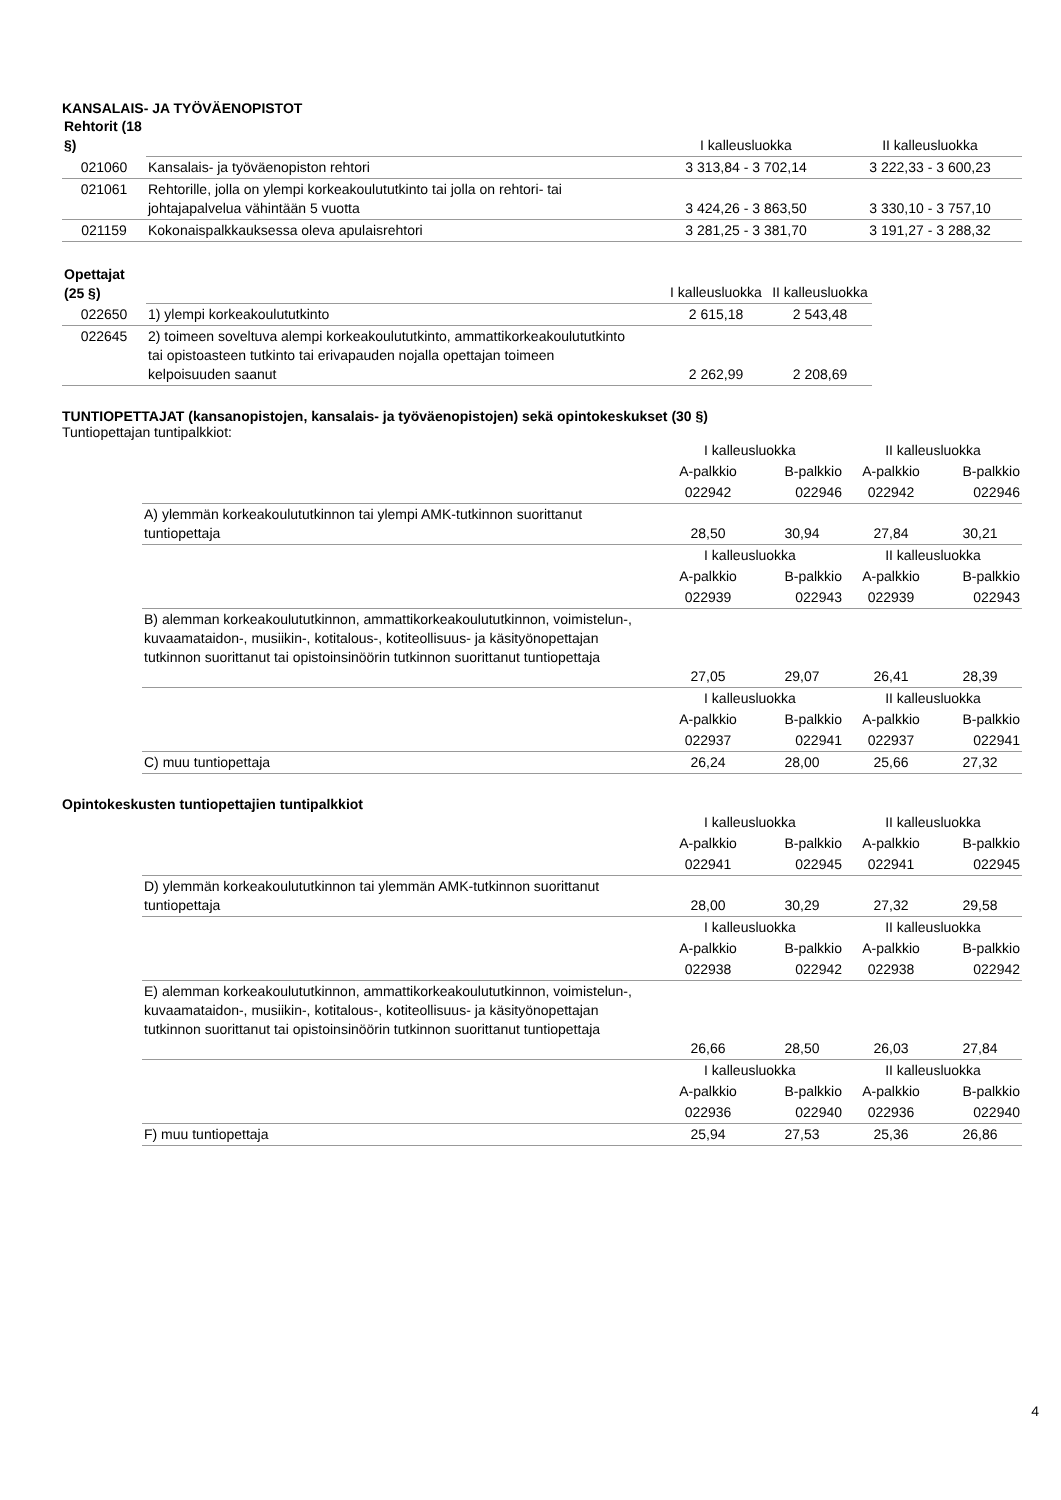KANSALAIS- JA TYÖVÄENOPISTOT
| Rehtorit (18 §) | | I kalleusluokka | II kalleusluokka |
| 021060 | Kansalais- ja työväenopiston rehtori | 3 313,84 - 3 702,14 | 3 222,33 - 3 600,23 |
| 021061 | Rehtorille, jolla on ylempi korkeakoulututkinto tai jolla on rehtori- tai johtajapalvelua vähintään 5 vuotta | 3 424,26 - 3 863,50 | 3 330,10 - 3 757,10 |
| 021159 | Kokonaispalkkauksessa oleva apulaisrehtori | 3 281,25 - 3 381,70 | 3 191,27 - 3 288,32 |
| Opettajat (25 §) | | I kalleusluokka | II kalleusluokka |
| 022650 | 1) ylempi korkeakoulututkinto | 2 615,18 | 2 543,48 |
| 022645 | 2) toimeen soveltuva alempi korkeakoulututkinto, ammattikorkeakoulututkinto tai opistoasteen tutkinto tai erivapauden nojalla opettajan toimeen kelpoisuuden saanut | 2 262,99 | 2 208,69 |
TUNTIOPETTAJAT (kansanopistojen, kansalais- ja työväenopistojen) sekä opintokeskukset (30 §)
Tuntiopettajan tuntipalkkiot:
| | I kalleusluokka | | II kalleusluokka | |
| | A-palkkio | B-palkkio | A-palkkio | B-palkkio |
| | 022942 | 022946 | 022942 | 022946 |
| A) ylemmän korkeakoulututkinnon tai ylempi AMK-tutkinnon suorittanut tuntiopettaja | 28,50 | 30,94 | 27,84 | 30,21 |
| | I kalleusluokka | | II kalleusluokka | |
| | A-palkkio | B-palkkio | A-palkkio | B-palkkio |
| | 022939 | 022943 | 022939 | 022943 |
| B) alemman korkeakoulututkinnon, ammattikorkeakoulututkinnon, voimistelun-, kuvaamataidon-, musiikin-, kotitalous-, kotiteollisuus- ja käsityönopettajan tutkinnon suorittanut tai opistoinsinöörin tutkinnon suorittanut tuntiopettaja | 27,05 | 29,07 | 26,41 | 28,39 |
| | I kalleusluokka | | II kalleusluokka | |
| | A-palkkio | B-palkkio | A-palkkio | B-palkkio |
| | 022937 | 022941 | 022937 | 022941 |
| C) muu tuntiopettaja | 26,24 | 28,00 | 25,66 | 27,32 |
Opintokeskusten tuntiopettajien tuntipalkkiot
| | I kalleusluokka | | II kalleusluokka | |
| | A-palkkio | B-palkkio | A-palkkio | B-palkkio |
| | 022941 | 022945 | 022941 | 022945 |
| D) ylemmän korkeakoulututkinnon tai ylemmän AMK-tutkinnon suorittanut tuntiopettaja | 28,00 | 30,29 | 27,32 | 29,58 |
| | I kalleusluokka | | II kalleusluokka | |
| | A-palkkio | B-palkkio | A-palkkio | B-palkkio |
| | 022938 | 022942 | 022938 | 022942 |
| E) alemman korkeakoulututkinnon, ammattikorkeakoulututkinnon, voimistelun-, kuvaamataidon-, musiikin-, kotitalous-, kotiteollisuus- ja käsityönopettajan tutkinnon suorittanut tai opistoinsinöörin tutkinnon suorittanut tuntiopettaja | 26,66 | 28,50 | 26,03 | 27,84 |
| | I kalleusluokka | | II kalleusluokka | |
| | A-palkkio | B-palkkio | A-palkkio | B-palkkio |
| | 022936 | 022940 | 022936 | 022940 |
| F) muu tuntiopettaja | 25,94 | 27,53 | 25,36 | 26,86 |
4